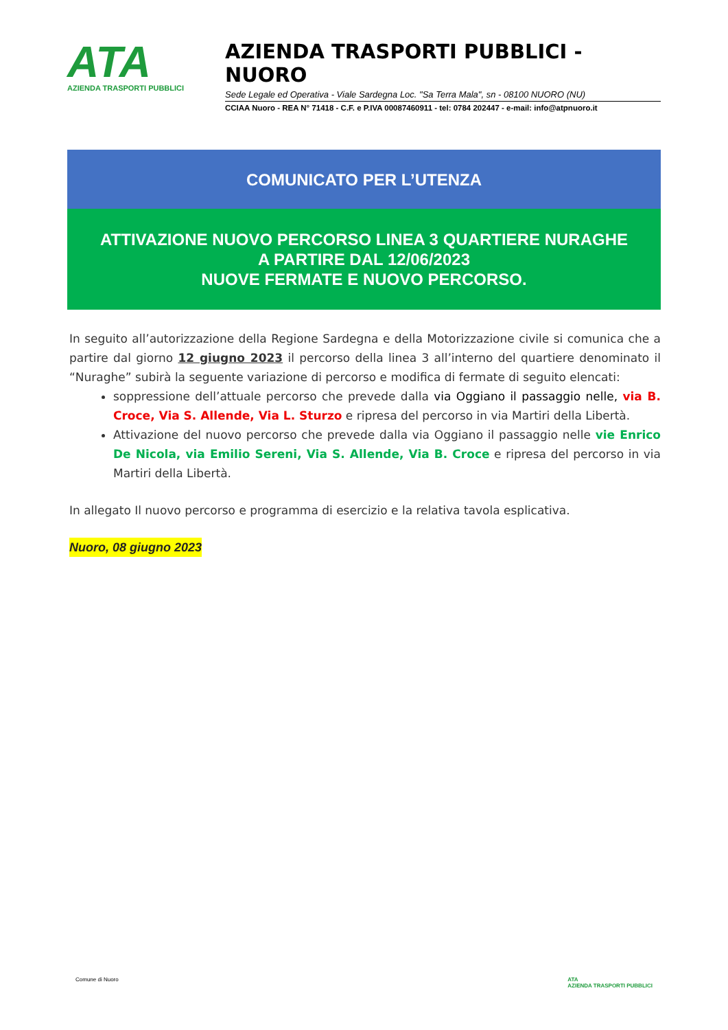ATA
AZIENDA TRASPORTI PUBBLICI
AZIENDA TRASPORTI PUBBLICI - NUORO
Sede Legale ed Operativa - Viale Sardegna Loc. "Sa Terra Mala", sn - 08100 NUORO (NU)
CCIAA Nuoro - REA N° 71418 - C.F. e P.IVA 00087460911 - tel: 0784 202447 - e-mail: info@atpnuoro.it
COMUNICATO PER L’UTENZA
ATTIVAZIONE NUOVO PERCORSO LINEA 3 QUARTIERE NURAGHE
A PARTIRE DAL 12/06/2023
NUOVE FERMATE E NUOVO PERCORSO.
In seguito all’autorizzazione della Regione Sardegna e della Motorizzazione civile si comunica che a partire dal giorno 12 giugno 2023 il percorso della linea 3 all’interno del quartiere denominato il “Nuraghe” subirà la seguente variazione di percorso e modifica di fermate di seguito elencati:
soppressione dell’attuale percorso che prevede dalla via Oggiano il passaggio nelle, via B. Croce, Via S. Allende, Via L. Sturzo e ripresa del percorso in via Martiri della Libertà.
Attivazione del nuovo percorso che prevede dalla via Oggiano il passaggio nelle vie Enrico De Nicola, via Emilio Sereni, Via S. Allende, Via B. Croce e ripresa del percorso in via Martiri della Libertà.
In allegato Il nuovo percorso e programma di esercizio e la relativa tavola esplicativa.
Nuoro, 08 giugno 2023
Comune di Nuoro ATA
AZIENDA TRASPORTI PUBBLICI